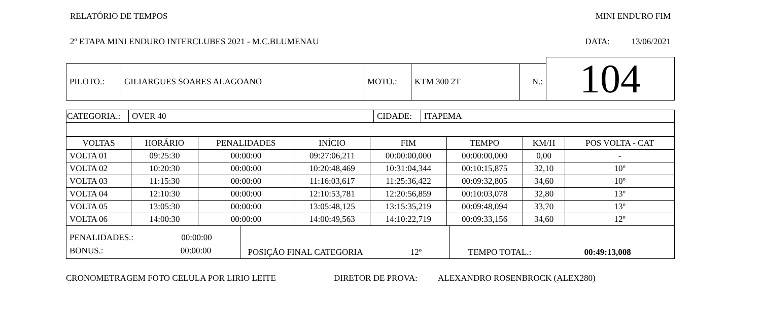RELATÓRIO DE TEMPOS MINI ENDURO FIM
2º ETAPA MINI ENDURO INTERCLUBES 2021 - M.C.BLUMENAU DATA: 13/06/2021
| | | | | | | 104 |
| PILOTO.: | GILIARGUES SOARES ALAGOANO | MOTO.: | KTM 300 2T | N.: | | |
| CATEGORIA.: | OVER 40 | CIDADE: | ITAPEMA |
| VOLTAS | HORÁRIO | PENALIDADES | INÍCIO | FIM | TEMPO | KM/H | POS VOLTA - CAT |
| --- | --- | --- | --- | --- | --- | --- | --- |
| VOLTA 01 | 09:25:30 | 00:00:00 | 09:27:06,211 | 00:00:00,000 | 00:00:00,000 | 0,00 | - |
| VOLTA 02 | 10:20:30 | 00:00:00 | 10:20:48,469 | 10:31:04,344 | 00:10:15,875 | 32,10 | 10º |
| VOLTA 03 | 11:15:30 | 00:00:00 | 11:16:03,617 | 11:25:36,422 | 00:09:32,805 | 34,60 | 10º |
| VOLTA 04 | 12:10:30 | 00:00:00 | 12:10:53,781 | 12:20:56,859 | 00:10:03,078 | 32,80 | 13º |
| VOLTA 05 | 13:05:30 | 00:00:00 | 13:05:48,125 | 13:15:35,219 | 00:09:48,094 | 33,70 | 13º |
| VOLTA 06 | 14:00:30 | 00:00:00 | 14:00:49,563 | 14:10:22,719 | 00:09:33,156 | 34,60 | 12º |
| PENALIDADES.: 00:00:00 BONUS.: 00:00:00 | POSIÇÃO FINAL CATEGORIA 12º | TEMPO TOTAL.: 00:49:13,008 |
CRONOMETRAGEM FOTO CELULA POR LIRIO LEITE DIRETOR DE PROVA: ALEXANDRO ROSENBROCK (ALEX280)